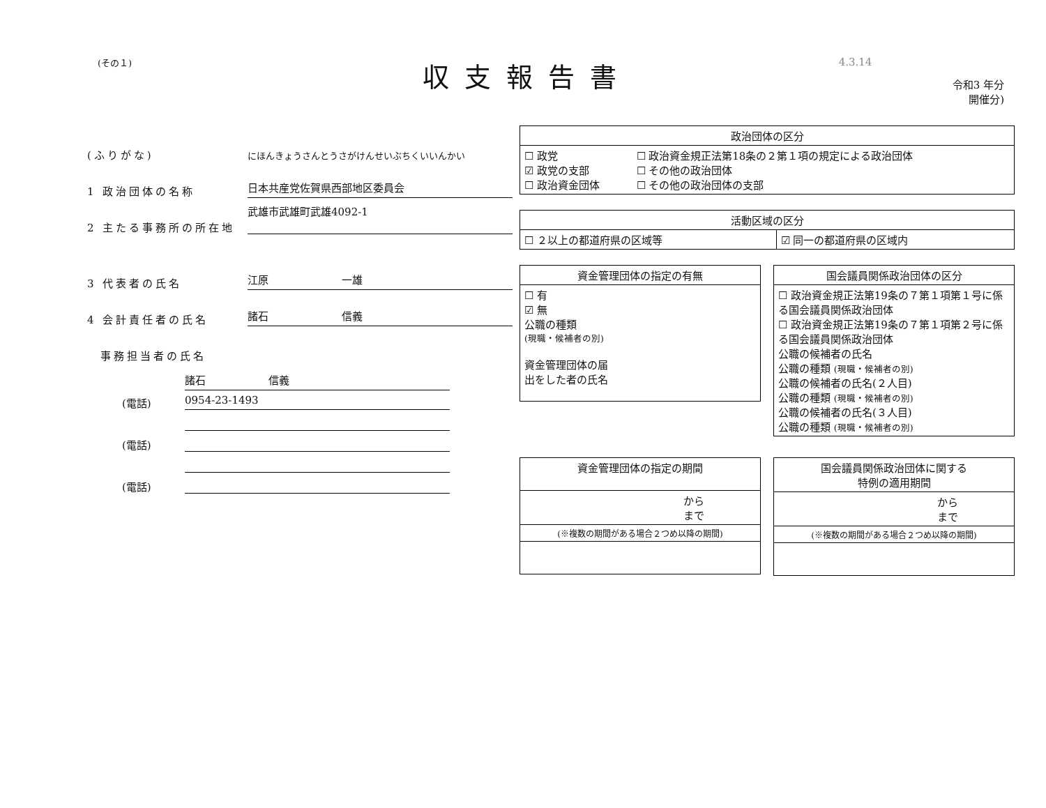(その１)
収支報告書
4.3.14
令和3 年分
開催分)
(ふりがな) にほんきょうさんとうさがけんせいぶちくいいんかい
1 政治団体の名称 日本共産党佐賀県西部地区委員会
2 主たる事務所の所在地 武雄市武雄町武雄4092-1
3 代表者の氏名 江原　　　　　　　一雄
4 会計責任者の氏名 諸石　　　　　　　信義
　事務担当者の氏名
諸石　　　　　　信義
(電話) 0954-23-1493
(電話)
(電話)
| 政治団体の区分 | |
| --- | --- |
| ☐ 政党 ☑ 政党の支部 ☐ 政治資金団体 | ☐ 政治資金規正法第18条の２第１項の規定による政治団体 ☐ その他の政治団体 ☐ その他の政治団体の支部 |
| 活動区域の区分 | |
| --- | --- |
| ☐ ２以上の都道府県の区域等 | ☑ 同一の都道府県の区域内 |
| 資金管理団体の指定の有無 |
| --- |
| ☐ 有 ☑ 無 公職の種類 (現職・候補者の別) 資金管理団体の届 出をした者の氏名 |
| 国会議員関係政治団体の区分 |
| --- |
| ☐ 政治資金規正法第19条の７第１項第１号に係る国会議員関係政治団体 ☐ 政治資金規正法第19条の７第１項第２号に係る国会議員関係政治団体 公職の候補者の氏名 公職の種類 (現職・候補者の別) 公職の候補者の氏名(２人目) 公職の種類 (現職・候補者の別) 公職の候補者の氏名(３人目) 公職の種類 (現職・候補者の別) |
| 資金管理団体の指定の期間 |
| --- |
| から まで |
| (※複数の期間がある場合２つめ以降の期間) |
| 国会議員関係政治団体に関する 特例の適用期間 |
| --- |
| から まで |
| (※複数の期間がある場合２つめ以降の期間) |